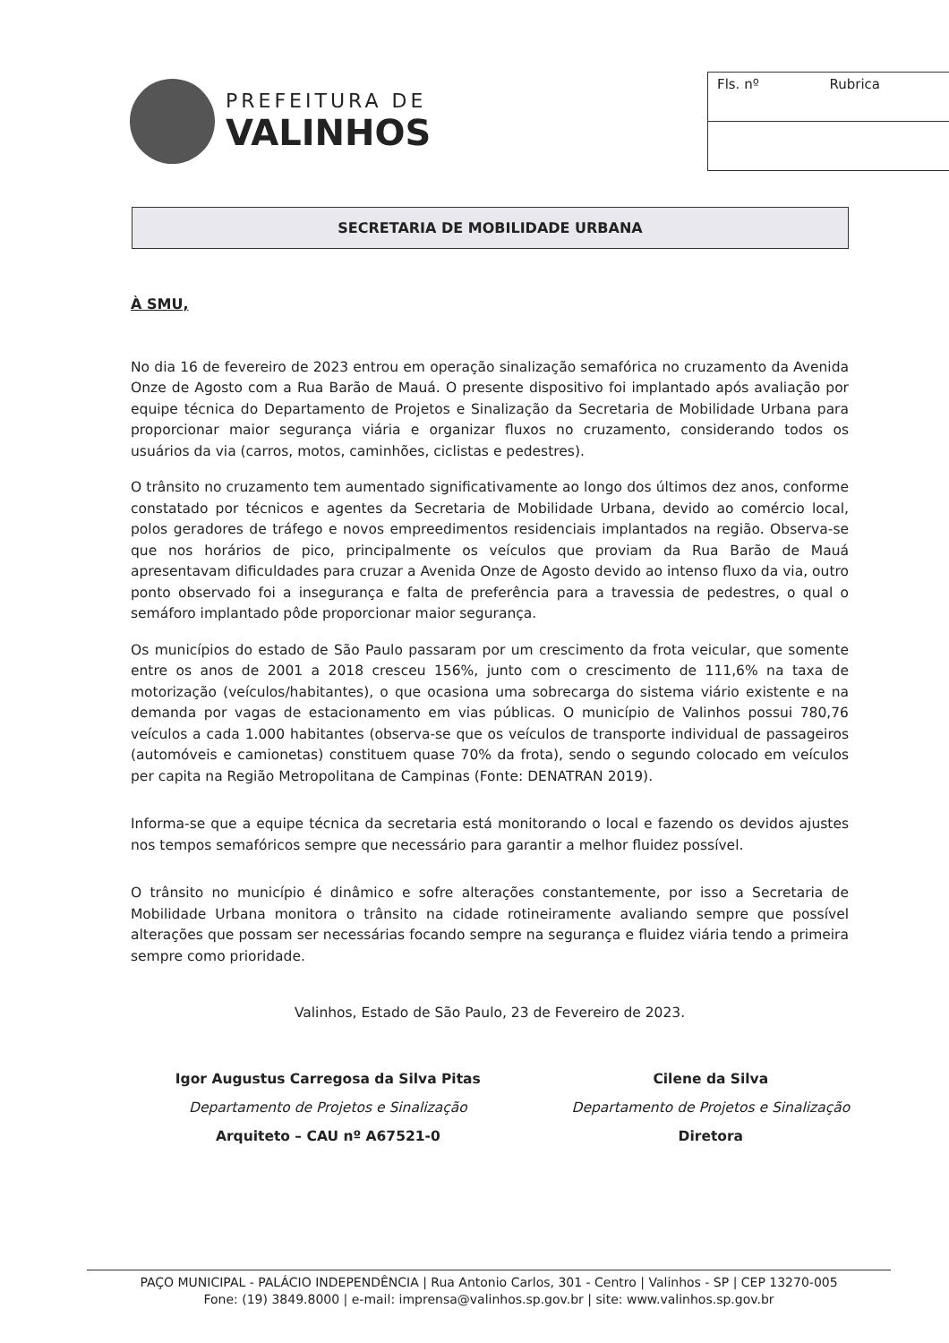PREFEITURA DE
VALINHOS
| Fls. nº | Rubrica |
SECRETARIA DE MOBILIDADE URBANA
À SMU,
No dia 16 de fevereiro de 2023 entrou em operação sinalização semafórica no cruzamento da Avenida Onze de Agosto com a Rua Barão de Mauá. O presente dispositivo foi implantado após avaliação por equipe técnica do Departamento de Projetos e Sinalização da Secretaria de Mobilidade Urbana para proporcionar maior segurança viária e organizar fluxos no cruzamento, considerando todos os usuários da via (carros, motos, caminhões, ciclistas e pedestres).
O trânsito no cruzamento tem aumentado significativamente ao longo dos últimos dez anos, conforme constatado por técnicos e agentes da Secretaria de Mobilidade Urbana, devido ao comércio local, polos geradores de tráfego e novos empreedimentos residenciais implantados na região. Observa-se que nos horários de pico, principalmente os veículos que proviam da Rua Barão de Mauá apresentavam dificuldades para cruzar a Avenida Onze de Agosto devido ao intenso fluxo da via, outro ponto observado foi a insegurança e falta de preferência para a travessia de pedestres, o qual o semáforo implantado pôde proporcionar maior segurança.
Os municípios do estado de São Paulo passaram por um crescimento da frota veicular, que somente entre os anos de 2001 a 2018 cresceu 156%, junto com o crescimento de 111,6% na taxa de motorização (veículos/habitantes), o que ocasiona uma sobrecarga do sistema viário existente e na demanda por vagas de estacionamento em vias públicas. O município de Valinhos possui 780,76 veículos a cada 1.000 habitantes (observa-se que os veículos de transporte individual de passageiros (automóveis e camionetas) constituem quase 70% da frota), sendo o segundo colocado em veículos per capita na Região Metropolitana de Campinas (Fonte: DENATRAN 2019).
Informa-se que a equipe técnica da secretaria está monitorando o local e fazendo os devidos ajustes nos tempos semafóricos sempre que necessário para garantir a melhor fluidez possível.
O trânsito no município é dinâmico e sofre alterações constantemente, por isso a Secretaria de Mobilidade Urbana monitora o trânsito na cidade rotineiramente avaliando sempre que possível alterações que possam ser necessárias focando sempre na segurança e fluidez viária tendo a primeira sempre como prioridade.
Valinhos, Estado de São Paulo, 23 de Fevereiro de 2023.
Igor Augustus Carregosa da Silva Pitas
Departamento de Projetos e Sinalização
Arquiteto – CAU nº A67521-0
Cilene da Silva
Departamento de Projetos e Sinalização
Diretora
PAÇO MUNICIPAL - PALÁCIO INDEPENDÊNCIA | Rua Antonio Carlos, 301 - Centro | Valinhos - SP | CEP 13270-005
Fone: (19) 3849.8000 | e-mail: imprensa@valinhos.sp.gov.br | site: www.valinhos.sp.gov.br